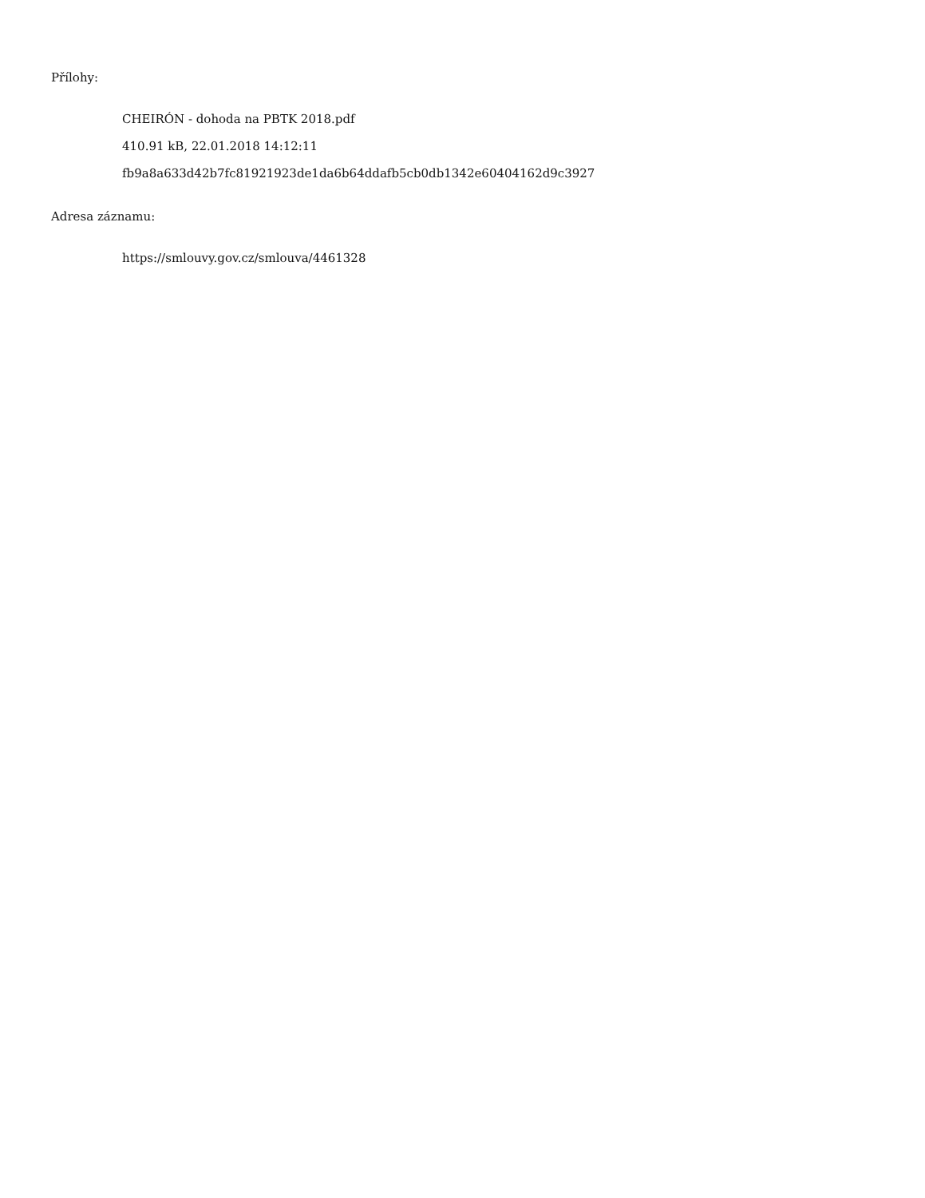Přílohy:
CHEIRÓN - dohoda na PBTK 2018.pdf
410.91 kB, 22.01.2018 14:12:11
fb9a8a633d42b7fc81921923de1da6b64ddafb5cb0db1342e60404162d9c3927
Adresa záznamu:
https://smlouvy.gov.cz/smlouva/4461328